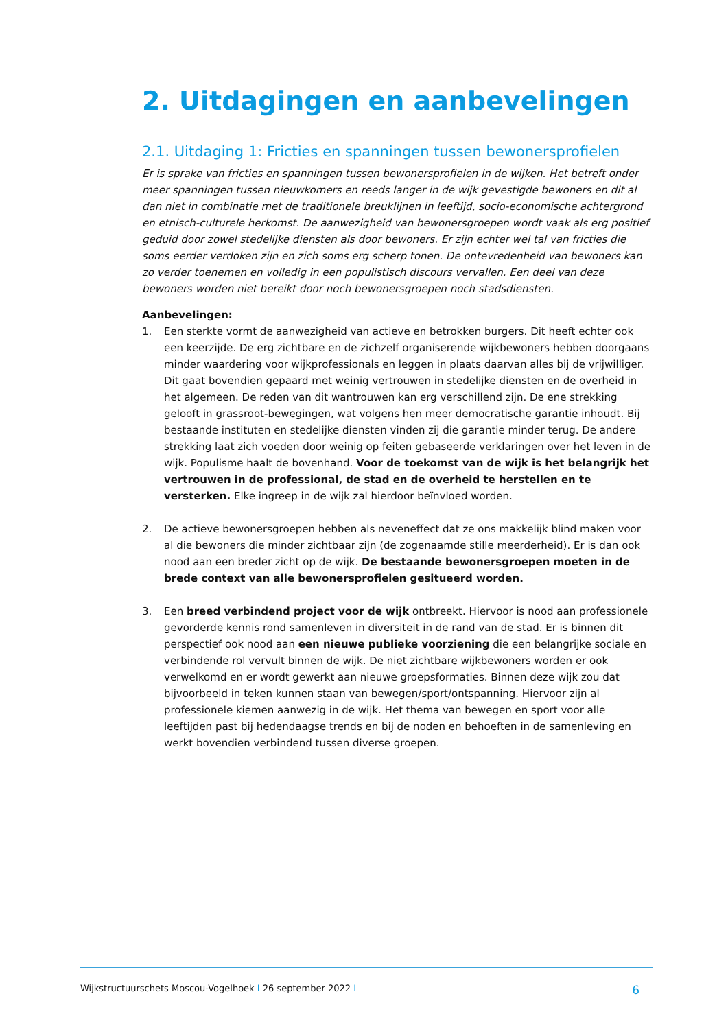2. Uitdagingen en aanbevelingen
2.1. Uitdaging 1: Fricties en spanningen tussen bewonersprofielen
Er is sprake van fricties en spanningen tussen bewonersprofielen in de wijken. Het betreft onder meer spanningen tussen nieuwkomers en reeds langer in de wijk gevestigde bewoners en dit al dan niet in combinatie met de traditionele breuklijnen in leeftijd, socio-economische achtergrond en etnisch-culturele herkomst. De aanwezigheid van bewonersgroepen wordt vaak als erg positief geduid door zowel stedelijke diensten als door bewoners. Er zijn echter wel tal van fricties die soms eerder verdoken zijn en zich soms erg scherp tonen. De ontevredenheid van bewoners kan zo verder toenemen en volledig in een populistisch discours vervallen. Een deel van deze bewoners worden niet bereikt door noch bewonersgroepen noch stadsdiensten.
Aanbevelingen:
1. Een sterkte vormt de aanwezigheid van actieve en betrokken burgers. Dit heeft echter ook een keerzijde. De erg zichtbare en de zichzelf organiserende wijkbewoners hebben doorgaans minder waardering voor wijkprofessionals en leggen in plaats daarvan alles bij de vrijwilliger. Dit gaat bovendien gepaard met weinig vertrouwen in stedelijke diensten en de overheid in het algemeen. De reden van dit wantrouwen kan erg verschillend zijn. De ene strekking gelooft in grassroot-bewegingen, wat volgens hen meer democratische garantie inhoudt. Bij bestaande instituten en stedelijke diensten vinden zij die garantie minder terug. De andere strekking laat zich voeden door weinig op feiten gebaseerde verklaringen over het leven in de wijk. Populisme haalt de bovenhand. Voor de toekomst van de wijk is het belangrijk het vertrouwen in de professional, de stad en de overheid te herstellen en te versterken. Elke ingreep in de wijk zal hierdoor beïnvloed worden.
2. De actieve bewonersgroepen hebben als neveneffect dat ze ons makkelijk blind maken voor al die bewoners die minder zichtbaar zijn (de zogenaamde stille meerderheid). Er is dan ook nood aan een breder zicht op de wijk. De bestaande bewonersgroepen moeten in de brede context van alle bewonersprofielen gesitueerd worden.
3. Een breed verbindend project voor de wijk ontbreekt. Hiervoor is nood aan professionele gevorderde kennis rond samenleven in diversiteit in de rand van de stad. Er is binnen dit perspectief ook nood aan een nieuwe publieke voorziening die een belangrijke sociale en verbindende rol vervult binnen de wijk. De niet zichtbare wijkbewoners worden er ook verwelkomd en er wordt gewerkt aan nieuwe groepsformaties. Binnen deze wijk zou dat bijvoorbeeld in teken kunnen staan van bewegen/sport/ontspanning. Hiervoor zijn al professionele kiemen aanwezig in de wijk. Het thema van bewegen en sport voor alle leeftijden past bij hedendaagse trends en bij de noden en behoeften in de samenleving en werkt bovendien verbindend tussen diverse groepen.
Wijkstructuurschets Moscou-Vogelhoek I 26 september 2022 I 6